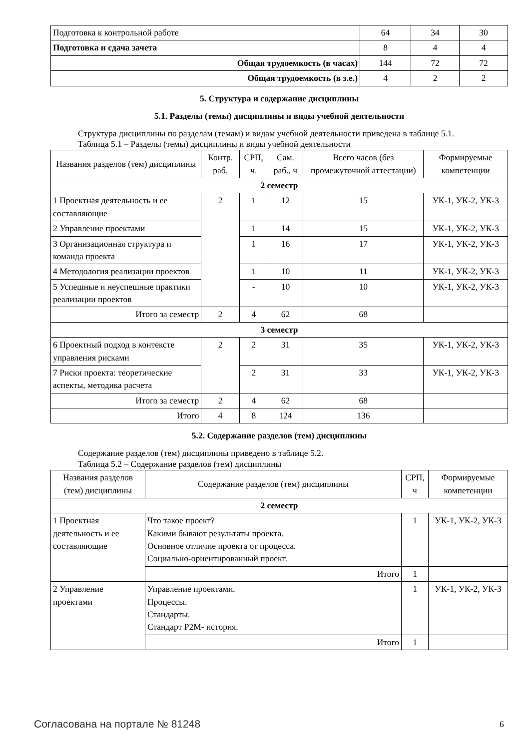| Подготовка к контрольной работе | 64 | 34 | 30 |
| Подготовка и сдача зачета | 8 | 4 | 4 |
| Общая трудоемкость (в часах) | 144 | 72 | 72 |
| Общая трудоемкость (в з.е.) | 4 | 2 | 2 |
5. Структура и содержание дисциплины
5.1. Разделы (темы) дисциплины и виды учебной деятельности
Структура дисциплины по разделам (темам) и видам учебной деятельности приведена в таблице 5.1.
Таблица 5.1 – Разделы (темы) дисциплины и виды учебной деятельности
| Названия разделов (тем) дисциплины | Контр. раб. | СРП, ч. | Сам. раб., ч | Всего часов (без промежуточной аттестации) | Формируемые компетенции |
| --- | --- | --- | --- | --- | --- |
| 2 семестр | | | | | |
| 1 Проектная деятельность и ее составляющие | 2 | 1 | 12 | 15 | УК-1, УК-2, УК-3 |
| 2 Управление проектами | | 1 | 14 | 15 | УК-1, УК-2, УК-3 |
| 3 Организационная структура и команда проекта | | 1 | 16 | 17 | УК-1, УК-2, УК-3 |
| 4 Методология реализации проектов | | 1 | 10 | 11 | УК-1, УК-2, УК-3 |
| 5 Успешные и неуспешные практики реализации проектов | | - | 10 | 10 | УК-1, УК-2, УК-3 |
| Итого за семестр | 2 | 4 | 62 | 68 | |
| 3 семестр | | | | | |
| 6 Проектный подход в контексте управления рисками | 2 | 2 | 31 | 35 | УК-1, УК-2, УК-3 |
| 7 Риски проекта: теоретические аспекты, методика расчета | | 2 | 31 | 33 | УК-1, УК-2, УК-3 |
| Итого за семестр | 2 | 4 | 62 | 68 | |
| Итого | 4 | 8 | 124 | 136 | |
5.2. Содержание разделов (тем) дисциплины
Содержание разделов (тем) дисциплины приведено в таблице 5.2.
Таблица 5.2 – Содержание разделов (тем) дисциплины
| Названия разделов (тем) дисциплины | Содержание разделов (тем) дисциплины | СРП, ч | Формируемые компетенции |
| --- | --- | --- | --- |
| 2 семестр | | | |
| 1 Проектная деятельность и ее составляющие | Что такое проект? Какими бывают результаты проекта. Основное отличие проекта от процесса. Социально-ориентированный проект. | 1 | УК-1, УК-2, УК-3 |
| | Итого | 1 | |
| 2 Управление проектами | Управление проектами. Процессы. Стандарты. Стандарт P2M- история. | 1 | УК-1, УК-2, УК-3 |
| | Итого | 1 | |
Согласована на портале № 81248 6